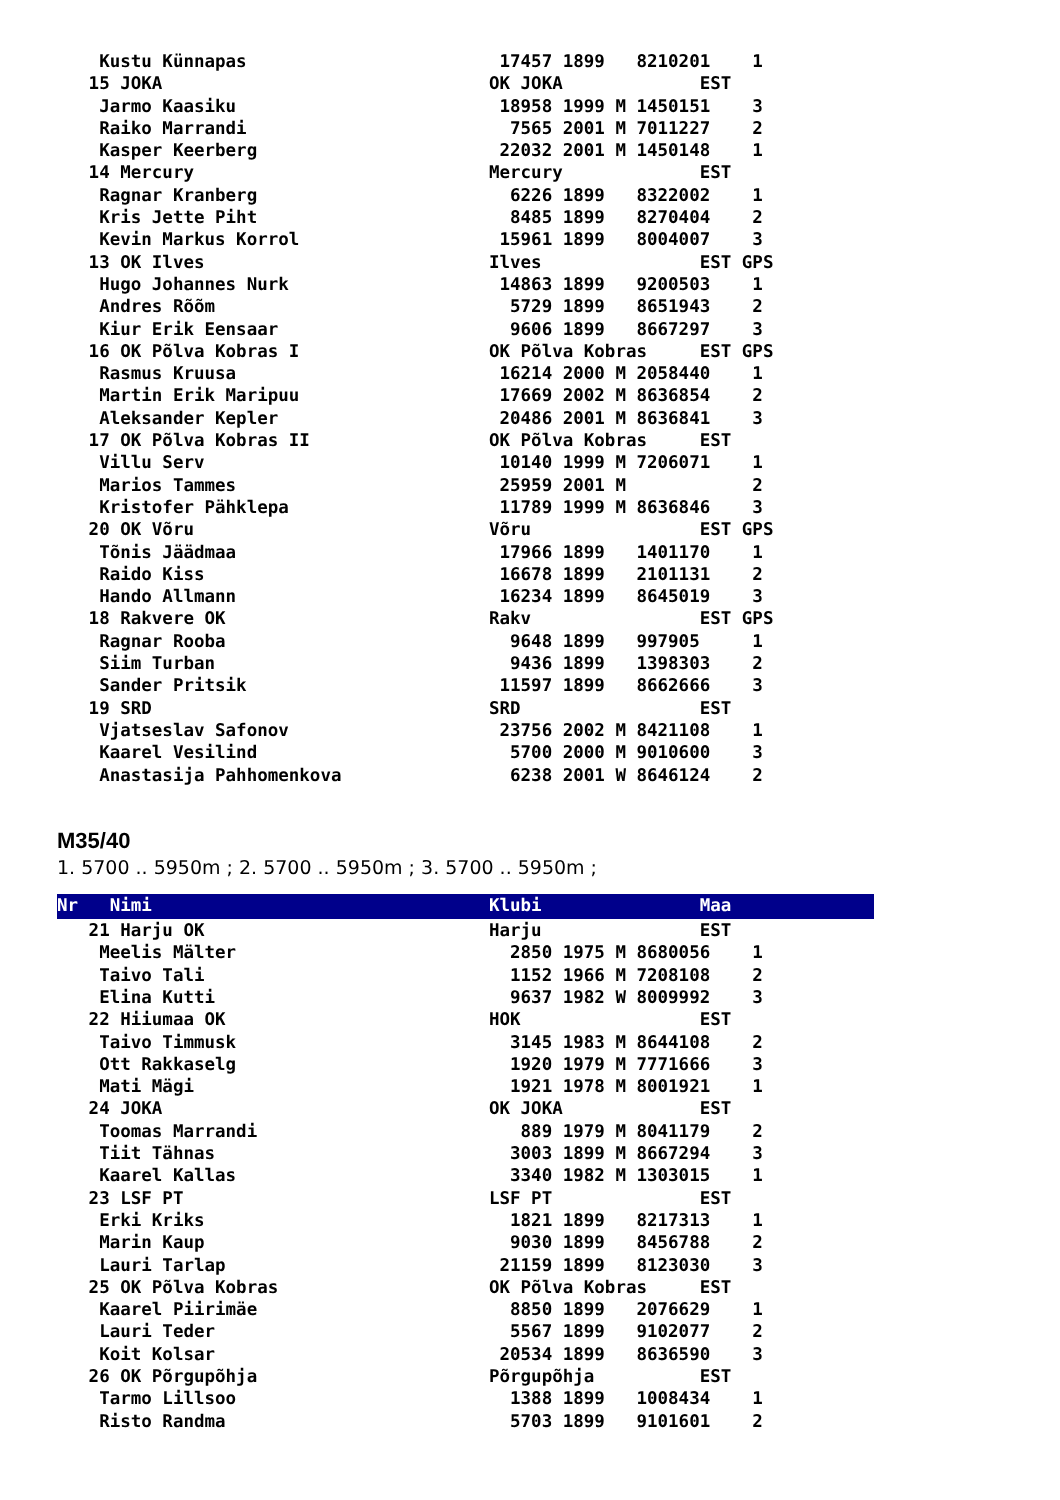Kustu Künnapas                        17457 1899   8210201    1
   15 JOKA                               OK JOKA             EST
    Jarmo Kaasiku                         18958 1999 M 1450151    3
    Raiko Marrandi                         7565 2001 M 7011227    2
    Kasper Keerberg                       22032 2001 M 1450148    1
   14 Mercury                            Mercury             EST
    Ragnar Kranberg                        6226 1899   8322002    1
    Kris Jette Piht                        8485 1899   8270404    2
    Kevin Markus Korrol                   15961 1899   8004007    3
   13 OK Ilves                           Ilves               EST GPS
    Hugo Johannes Nurk                    14863 1899   9200503    1
    Andres Rõõm                            5729 1899   8651943    2
    Kiur Erik Eensaar                      9606 1899   8667297    3
   16 OK Põlva Kobras I                  OK Põlva Kobras     EST GPS
    Rasmus Kruusa                         16214 2000 M 2058440    1
    Martin Erik Maripuu                   17669 2002 M 8636854    2
    Aleksander Kepler                     20486 2001 M 8636841    3
   17 OK Põlva Kobras II                 OK Põlva Kobras     EST
    Villu Serv                            10140 1999 M 7206071    1
    Marios Tammes                         25959 2001 M            2
    Kristofer Pähklepa                    11789 1999 M 8636846    3
   20 OK Võru                            Võru                EST GPS
    Tõnis Jäädmaa                         17966 1899   1401170    1
    Raido Kiss                            16678 1899   2101131    2
    Hando Allmann                         16234 1899   8645019    3
   18 Rakvere OK                         Rakv                EST GPS
    Ragnar Rooba                           9648 1899   997905     1
    Siim Turban                            9436 1899   1398303    2
    Sander Pritsik                        11597 1899   8662666    3
   19 SRD                                SRD                 EST
    Vjatseslav Safonov                    23756 2002 M 8421108    1
    Kaarel Vesilind                        5700 2000 M 9010600    3
    Anastasija Pahhomenkova                6238 2001 W 8646124    2
M35/40
1. 5700 .. 5950m ; 2. 5700 .. 5950m ; 3. 5700 .. 5950m ;
Nr   Nimi                                Klubi               Maa
   21 Harju OK                           Harju               EST
    Meelis Mälter                          2850 1975 M 8680056    1
    Taivo Tali                             1152 1966 M 7208108    2
    Elina Kutti                            9637 1982 W 8009992    3
   22 Hiiumaa OK                         HOK                 EST
    Taivo Timmusk                          3145 1983 M 8644108    2
    Ott Rakkaselg                          1920 1979 M 7771666    3
    Mati Mägi                              1921 1978 M 8001921    1
   24 JOKA                               OK JOKA             EST
    Toomas Marrandi                         889 1979 M 8041179    2
    Tiit Tähnas                            3003 1899 M 8667294    3
    Kaarel Kallas                          3340 1982 M 1303015    1
   23 LSF PT                             LSF PT              EST
    Erki Kriks                             1821 1899   8217313    1
    Marin Kaup                             9030 1899   8456788    2
    Lauri Tarlap                          21159 1899   8123030    3
   25 OK Põlva Kobras                    OK Põlva Kobras     EST
    Kaarel Piirimäe                        8850 1899   2076629    1
    Lauri Teder                            5567 1899   9102077    2
    Koit Kolsar                           20534 1899   8636590    3
   26 OK Põrgupõhja                      Põrgupõhja          EST
    Tarmo Lillsoo                          1388 1899   1008434    1
    Risto Randma                           5703 1899   9101601    2